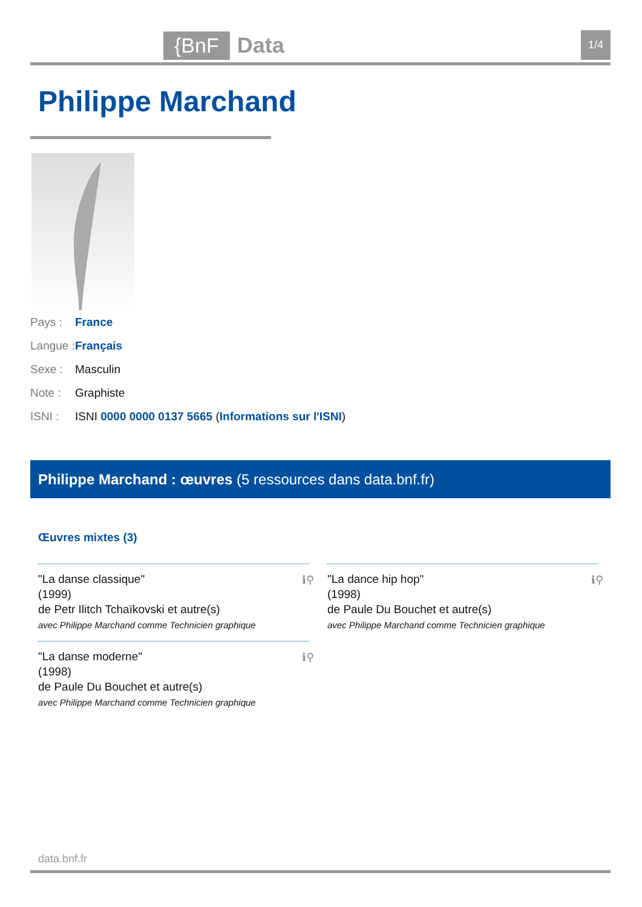{BnF Data 1/4
Philippe Marchand
Pays : France
Langue : Français
Sexe : Masculin
Note : Graphiste
ISNI : ISNI 0000 0000 0137 5665 (Informations sur l'ISNI)
Philippe Marchand : œuvres (5 ressources dans data.bnf.fr)
Œuvres mixtes (3)
ℹ⚲ "La danse classique"
(1999)
de Petr Ilitch Tchaïkovski et autre(s)
avec Philippe Marchand comme Technicien graphique
ℹ⚲ "La dance hip hop"
(1998)
de Paule Du Bouchet et autre(s)
avec Philippe Marchand comme Technicien graphique
ℹ⚲ "La danse moderne"
(1998)
de Paule Du Bouchet et autre(s)
avec Philippe Marchand comme Technicien graphique
data.bnf.fr